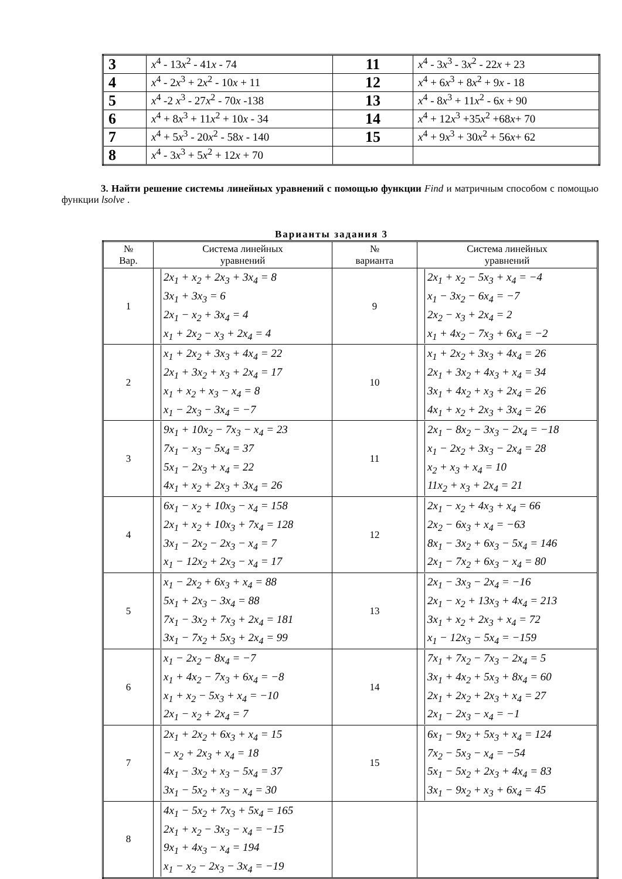| 3 | x<sup>4</sup> - 13 x<sup>2</sup> - 41 x - 74 | 11 | x<sup>4</sup> - 3 x<sup>3</sup> - 3 x<sup>2</sup> - 22 x + 23 |
| 4 | x<sup>4</sup> - 2 x<sup>3</sup> + 2 x<sup>2</sup> - 10 x + 11 | 12 | x<sup>4</sup> + 6 x<sup>3</sup> + 8 x<sup>2</sup> + 9 x - 18 |
| 5 | x<sup>4</sup> -2 x<sup>3</sup> - 27 x<sup>2</sup> - 70 x -138 | 13 | x<sup>4</sup> - 8 x<sup>3</sup> + 11 x<sup>2</sup> - 6 x + 90 |
| 6 | x<sup>4</sup> + 8 x<sup>3</sup> + 11 x<sup>2</sup> + 10 x - 34 | 14 | x<sup>4</sup> + 12 x<sup>3</sup> +35 x<sup>2</sup> +68 x + 70 |
| 7 | x<sup>4</sup> + 5 x<sup>3</sup> - 20 x<sup>2</sup> - 58 x - 140 | 15 | x<sup>4</sup> + 9 x<sup>3</sup> + 30 x<sup>2</sup> + 56 x + 62 |
| 8 | x<sup>4</sup> - 3 x<sup>3</sup> + 5 x<sup>2</sup> + 12 x + 70 | | |
3. Найти решение системы линейных уравнений с помощью функции Find и матричным способом с помощью функции lsolve .
Варианты задания 3
| № Вар. | Система линейных уравнений | № варианта | Система линейных уравнений |
| --- | --- | --- | --- |
| 1 | 2x<sub>1</sub> + x<sub>2</sub> + 2x<sub>3</sub> + 3x<sub>4</sub> = 8 3x<sub>1</sub> + 3x<sub>3</sub> = 6 2x<sub>1</sub> − x<sub>2</sub> + 3x<sub>4</sub> = 4 x<sub>1</sub> + 2x<sub>2</sub> − x<sub>3</sub> + 2x<sub>4</sub> = 4 | 9 | 2x<sub>1</sub> + x<sub>2</sub> − 5x<sub>3</sub> + x<sub>4</sub> = −4 x<sub>1</sub> − 3x<sub>2</sub> − 6x<sub>4</sub> = −7 2x<sub>2</sub> − x<sub>3</sub> + 2x<sub>4</sub> = 2 x<sub>1</sub> + 4x<sub>2</sub> − 7x<sub>3</sub> + 6x<sub>4</sub> = −2 |
| 2 | x<sub>1</sub> + 2x<sub>2</sub> + 3x<sub>3</sub> + 4x<sub>4</sub> = 22 2x<sub>1</sub> + 3x<sub>2</sub> + x<sub>3</sub> + 2x<sub>4</sub> = 17 x<sub>1</sub> + x<sub>2</sub> + x<sub>3</sub> − x<sub>4</sub> = 8 x<sub>1</sub> − 2x<sub>3</sub> − 3x<sub>4</sub> = −7 | 10 | x<sub>1</sub> + 2x<sub>2</sub> + 3x<sub>3</sub> + 4x<sub>4</sub> = 26 2x<sub>1</sub> + 3x<sub>2</sub> + 4x<sub>3</sub> + x<sub>4</sub> = 34 3x<sub>1</sub> + 4x<sub>2</sub> + x<sub>3</sub> + 2x<sub>4</sub> = 26 4x<sub>1</sub> + x<sub>2</sub> + 2x<sub>3</sub> + 3x<sub>4</sub> = 26 |
| 3 | 9x<sub>1</sub> + 10x<sub>2</sub> − 7x<sub>3</sub> − x<sub>4</sub> = 23 7x<sub>1</sub> − x<sub>3</sub> − 5x<sub>4</sub> = 37 5x<sub>1</sub> − 2x<sub>3</sub> + x<sub>4</sub> = 22 4x<sub>1</sub> + x<sub>2</sub> + 2x<sub>3</sub> + 3x<sub>4</sub> = 26 | 11 | 2x<sub>1</sub> − 8x<sub>2</sub> − 3x<sub>3</sub> − 2x<sub>4</sub> = −18 x<sub>1</sub> − 2x<sub>2</sub> + 3x<sub>3</sub> − 2x<sub>4</sub> = 28 x<sub>2</sub> + x<sub>3</sub> + x<sub>4</sub> = 10 11x<sub>2</sub> + x<sub>3</sub> + 2x<sub>4</sub> = 21 |
| 4 | 6x<sub>1</sub> − x<sub>2</sub> + 10x<sub>3</sub> − x<sub>4</sub> = 158 2x<sub>1</sub> + x<sub>2</sub> + 10x<sub>3</sub> + 7x<sub>4</sub> = 128 3x<sub>1</sub> − 2x<sub>2</sub> − 2x<sub>3</sub> − x<sub>4</sub> = 7 x<sub>1</sub> − 12x<sub>2</sub> + 2x<sub>3</sub> − x<sub>4</sub> = 17 | 12 | 2x<sub>1</sub> − x<sub>2</sub> + 4x<sub>3</sub> + x<sub>4</sub> = 66 2x<sub>2</sub> − 6x<sub>3</sub> + x<sub>4</sub> = −63 8x<sub>1</sub> − 3x<sub>2</sub> + 6x<sub>3</sub> − 5x<sub>4</sub> = 146 2x<sub>1</sub> − 7x<sub>2</sub> + 6x<sub>3</sub> − x<sub>4</sub> = 80 |
| 5 | x<sub>1</sub> − 2x<sub>2</sub> + 6x<sub>3</sub> + x<sub>4</sub> = 88 5x<sub>1</sub> + 2x<sub>3</sub> − 3x<sub>4</sub> = 88 7x<sub>1</sub> − 3x<sub>2</sub> + 7x<sub>3</sub> + 2x<sub>4</sub> = 181 3x<sub>1</sub> − 7x<sub>2</sub> + 5x<sub>3</sub> + 2x<sub>4</sub> = 99 | 13 | 2x<sub>1</sub> − 3x<sub>3</sub> − 2x<sub>4</sub> = −16 2x<sub>1</sub> − x<sub>2</sub> + 13x<sub>3</sub> + 4x<sub>4</sub> = 213 3x<sub>1</sub> + x<sub>2</sub> + 2x<sub>3</sub> + x<sub>4</sub> = 72 x<sub>1</sub> − 12x<sub>3</sub> − 5x<sub>4</sub> = −159 |
| 6 | x<sub>1</sub> − 2x<sub>2</sub> − 8x<sub>4</sub> = −7 x<sub>1</sub> + 4x<sub>2</sub> − 7x<sub>3</sub> + 6x<sub>4</sub> = −8 x<sub>1</sub> + x<sub>2</sub> − 5x<sub>3</sub> + x<sub>4</sub> = −10 2x<sub>1</sub> − x<sub>2</sub> + 2x<sub>4</sub> = 7 | 14 | 7x<sub>1</sub> + 7x<sub>2</sub> − 7x<sub>3</sub> − 2x<sub>4</sub> = 5 3x<sub>1</sub> + 4x<sub>2</sub> + 5x<sub>3</sub> + 8x<sub>4</sub> = 60 2x<sub>1</sub> + 2x<sub>2</sub> + 2x<sub>3</sub> + x<sub>4</sub> = 27 2x<sub>1</sub> − 2x<sub>3</sub> − x<sub>4</sub> = −1 |
| 7 | 2x<sub>1</sub> + 2x<sub>2</sub> + 6x<sub>3</sub> + x<sub>4</sub> = 15 − x<sub>2</sub> + 2x<sub>3</sub> + x<sub>4</sub> = 18 4x<sub>1</sub> − 3x<sub>2</sub> + x<sub>3</sub> − 5x<sub>4</sub> = 37 3x<sub>1</sub> − 5x<sub>2</sub> + x<sub>3</sub> − x<sub>4</sub> = 30 | 15 | 6x<sub>1</sub> − 9x<sub>2</sub> + 5x<sub>3</sub> + x<sub>4</sub> = 124 7x<sub>2</sub> − 5x<sub>3</sub> − x<sub>4</sub> = −54 5x<sub>1</sub> − 5x<sub>2</sub> + 2x<sub>3</sub> + 4x<sub>4</sub> = 83 3x<sub>1</sub> − 9x<sub>2</sub> + x<sub>3</sub> + 6x<sub>4</sub> = 45 |
| 8 | 4x<sub>1</sub> − 5x<sub>2</sub> + 7x<sub>3</sub> + 5x<sub>4</sub> = 165 2x<sub>1</sub> + x<sub>2</sub> − 3x<sub>3</sub> − x<sub>4</sub> = −15 9x<sub>1</sub> + 4x<sub>3</sub> − x<sub>4</sub> = 194 x<sub>1</sub> − x<sub>2</sub> − 2x<sub>3</sub> − 3x<sub>4</sub> = −19 | | |